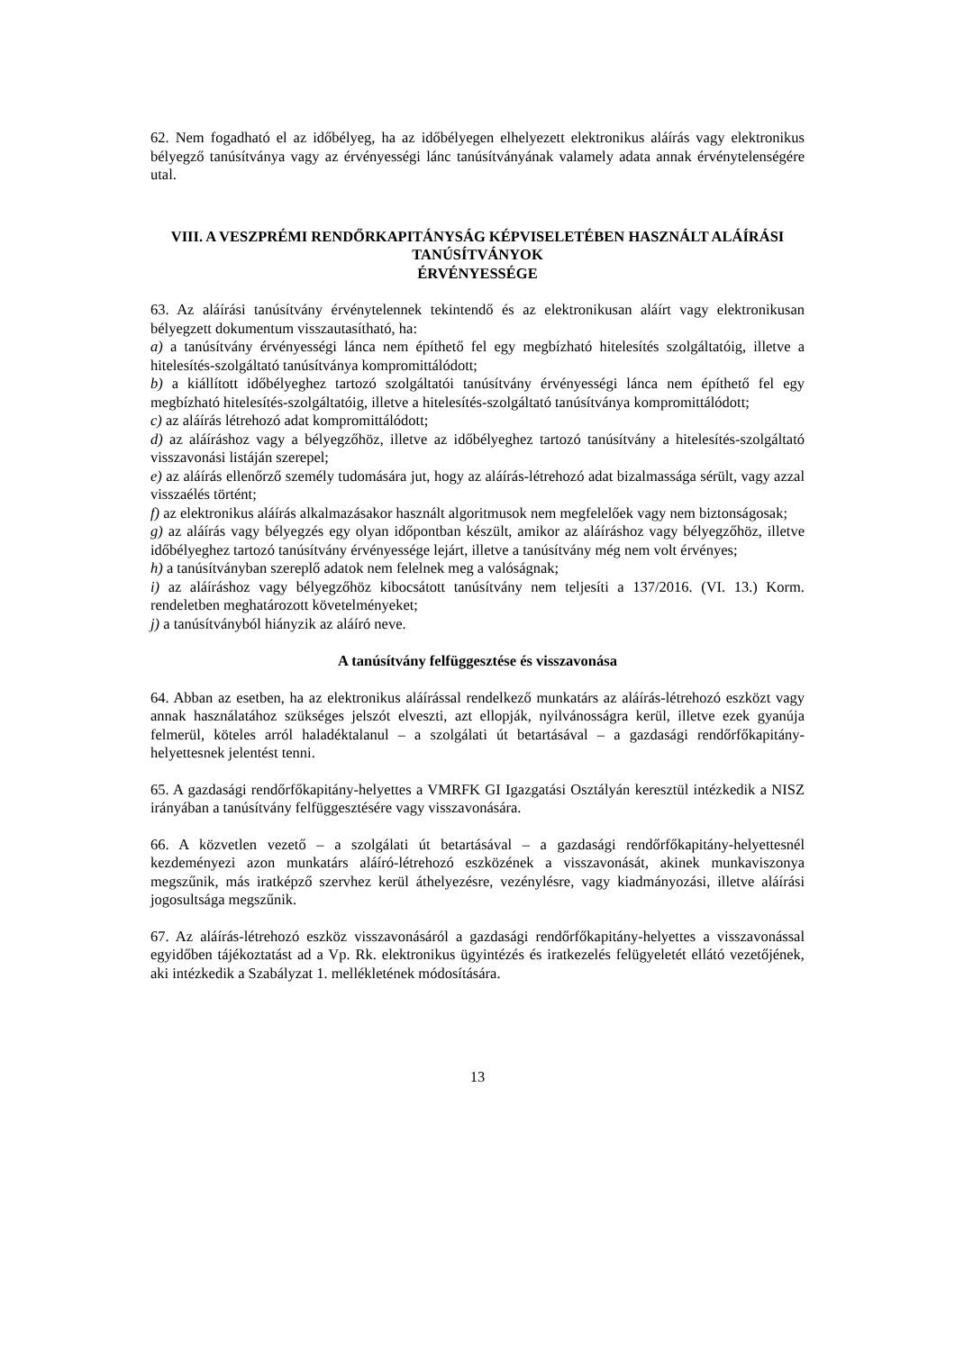62. Nem fogadható el az időbélyeg, ha az időbélyegen elhelyezett elektronikus aláírás vagy elektronikus bélyegző tanúsítványa vagy az érvényességi lánc tanúsítványának valamely adata annak érvénytelenségére utal.
VIII. A VESZPRÉMI RENDŐRKAPITÁNYSÁG KÉPVISELETÉBEN HASZNÁLT ALÁÍRÁSI TANÚSÍTVÁNYOK
ÉRVÉNYESSÉGE
63. Az aláírási tanúsítvány érvénytelennek tekintendő és az elektronikusan aláírt vagy elektronikusan bélyegzett dokumentum visszautasítható, ha:
a) a tanúsítvány érvényességi lánca nem építhető fel egy megbízható hitelesítés szolgáltatóig, illetve a hitelesítés-szolgáltató tanúsítványa kompromittálódott;
b) a kiállított időbélyeghez tartozó szolgáltatói tanúsítvány érvényességi lánca nem építhető fel egy megbízható hitelesítés-szolgáltatóig, illetve a hitelesítés-szolgáltató tanúsítványa kompromittálódott;
c) az aláírás létrehozó adat kompromittálódott;
d) az aláíráshoz vagy a bélyegzőhöz, illetve az időbélyeghez tartozó tanúsítvány a hitelesítés-szolgáltató visszavonási listáján szerepel;
e) az aláírás ellenőrző személy tudomására jut, hogy az aláírás-létrehozó adat bizalmassága sérült, vagy azzal visszaélés történt;
f) az elektronikus aláírás alkalmazásakor használt algoritmusok nem megfelelőek vagy nem biztonságosak;
g) az aláírás vagy bélyegzés egy olyan időpontban készült, amikor az aláíráshoz vagy bélyegzőhöz, illetve időbélyeghez tartozó tanúsítvány érvényessége lejárt, illetve a tanúsítvány még nem volt érvényes;
h) a tanúsítványban szereplő adatok nem felelnek meg a valóságnak;
i) az aláíráshoz vagy bélyegzőhöz kibocsátott tanúsítvány nem teljesíti a 137/2016. (VI. 13.) Korm. rendeletben meghatározott követelményeket;
j) a tanúsítványból hiányzik az aláíró neve.
A tanúsítvány felfüggesztése és visszavonása
64. Abban az esetben, ha az elektronikus aláírással rendelkező munkatárs az aláírás-létrehozó eszközt vagy annak használatához szükséges jelszót elveszti, azt ellopják, nyilvánosságra kerül, illetve ezek gyanúja felmerül, köteles arról haladéktalanul – a szolgálati út betartásával – a gazdasági rendőrfőkapitány-helyettesnek jelentést tenni.
65. A gazdasági rendőrfőkapitány-helyettes a VMRFK GI Igazgatási Osztályán keresztül intézkedik a NISZ irányában a tanúsítvány felfüggesztésére vagy visszavonására.
66. A közvetlen vezető – a szolgálati út betartásával – a gazdasági rendőrfőkapitány-helyettesnél kezdeményezi azon munkatárs aláíró-létrehozó eszközének a visszavonását, akinek munkaviszonya megszűnik, más iratképző szervhez kerül áthelyezésre, vezénylésre, vagy kiadmányozási, illetve aláírási jogosultsága megszűnik.
67. Az aláírás-létrehozó eszköz visszavonásáról a gazdasági rendőrfőkapitány-helyettes a visszavonással egyidőben tájékoztatást ad a Vp. Rk. elektronikus ügyintézés és iratkezelés felügyeletét ellátó vezetőjének, aki intézkedik a Szabályzat 1. mellékletének módosítására.
13